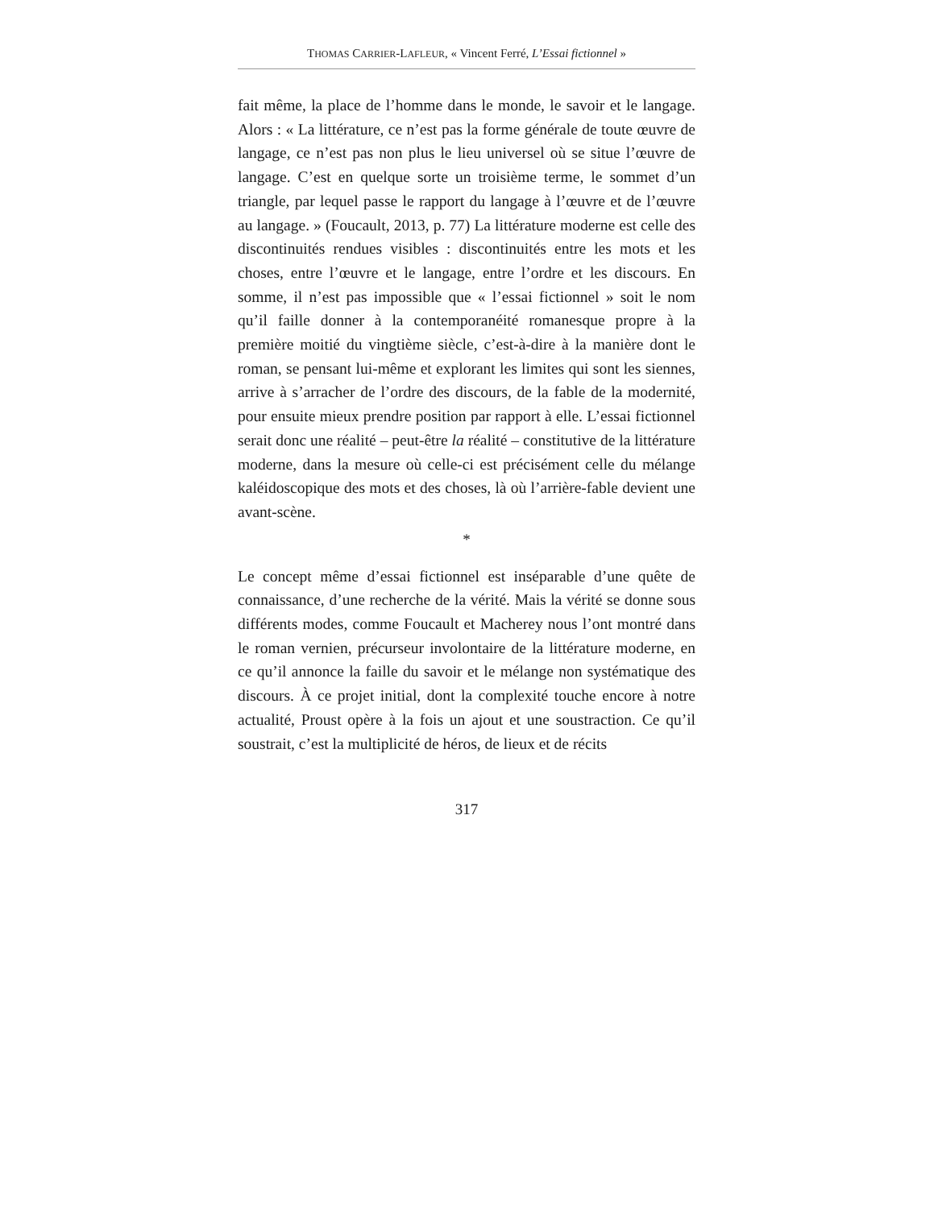THOMAS CARRIER-LAFLEUR, « Vincent Ferré, L’Essai fictionnel »
fait même, la place de l’homme dans le monde, le savoir et le langage. Alors : « La littérature, ce n’est pas la forme générale de toute œuvre de langage, ce n’est pas non plus le lieu universel où se situe l’œuvre de langage. C’est en quelque sorte un troisième terme, le sommet d’un triangle, par lequel passe le rapport du langage à l’œuvre et de l’œuvre au langage. » (Foucault, 2013, p. 77) La littérature moderne est celle des discontinuités rendues visibles : discontinuités entre les mots et les choses, entre l’œuvre et le langage, entre l’ordre et les discours. En somme, il n’est pas impossible que « l’essai fictionnel » soit le nom qu’il faille donner à la contemporanéité romanesque propre à la première moitié du vingtième siècle, c’est-à-dire à la manière dont le roman, se pensant lui-même et explorant les limites qui sont les siennes, arrive à s’arracher de l’ordre des discours, de la fable de la modernité, pour ensuite mieux prendre position par rapport à elle. L’essai fictionnel serait donc une réalité – peut-être la réalité – constitutive de la littérature moderne, dans la mesure où celle-ci est précisément celle du mélange kaléidoscopique des mots et des choses, là où l’arrière-fable devient une avant-scène.
*
Le concept même d’essai fictionnel est inséparable d’une quête de connaissance, d’une recherche de la vérité. Mais la vérité se donne sous différents modes, comme Foucault et Macherey nous l’ont montré dans le roman vernien, précurseur involontaire de la littérature moderne, en ce qu’il annonce la faille du savoir et le mélange non systématique des discours. À ce projet initial, dont la complexité touche encore à notre actualité, Proust opère à la fois un ajout et une soustraction. Ce qu’il soustrait, c’est la multiplicité de héros, de lieux et de récits
317